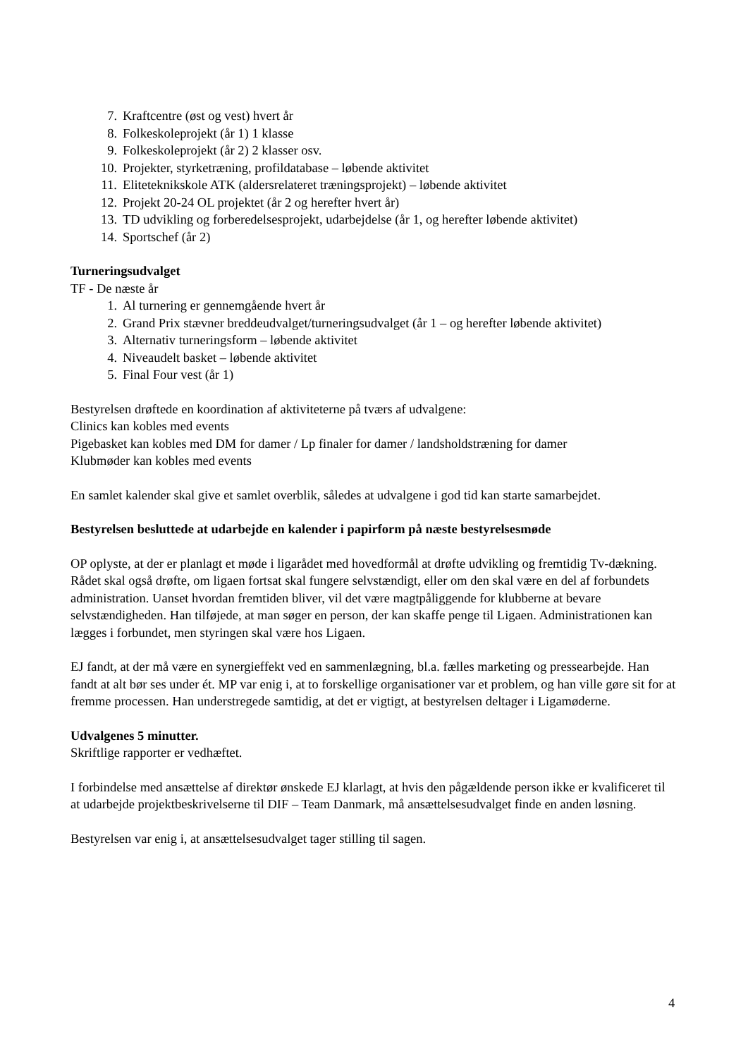7. Kraftcentre (øst og vest) hvert år
8. Folkeskoleprojekt (år 1) 1 klasse
9. Folkeskoleprojekt (år 2) 2 klasser osv.
10. Projekter, styrketræning, profildatabase – løbende aktivitet
11. Eliteteknikskole ATK (aldersrelateret træningsprojekt) – løbende aktivitet
12. Projekt 20-24 OL projektet (år 2 og herefter hvert år)
13. TD udvikling og forberedelsesprojekt, udarbejdelse (år 1, og herefter løbende aktivitet)
14. Sportschef (år 2)
Turneringsudvalget
TF - De næste år
1. Al turnering er gennemgående hvert år
2. Grand Prix stævner breddeudvalget/turneringsudvalget (år 1 – og herefter løbende aktivitet)
3. Alternativ turneringsform – løbende aktivitet
4. Niveaudelt basket – løbende aktivitet
5. Final Four vest (år 1)
Bestyrelsen drøftede en koordination af aktiviteterne på tværs af udvalgene:
Clinics kan kobles med events
Pigebasket kan kobles med DM for damer / Lp finaler for damer / landsholdstræning for damer
Klubmøder kan kobles med events
En samlet kalender skal give et samlet overblik, således at udvalgene i god tid kan starte samarbejdet.
Bestyrelsen besluttede at udarbejde en kalender i papirform på næste bestyrelsesmøde
OP oplyste, at der er planlagt et møde i ligarådet med hovedformål at drøfte udvikling og fremtidig Tv-dækning. Rådet skal også drøfte, om ligaen fortsat skal fungere selvstændigt, eller om den skal være en del af forbundets administration. Uanset hvordan fremtiden bliver, vil det være magtpåliggende for klubberne at bevare selvstændigheden. Han tilføjede, at man søger en person, der kan skaffe penge til Ligaen. Administrationen kan lægges i forbundet, men styringen skal være hos Ligaen.
EJ fandt, at der må være en synergieffekt ved en sammenlægning, bl.a. fælles marketing og pressearbejde. Han fandt at alt bør ses under ét. MP var enig i, at to forskellige organisationer var et problem, og han ville gøre sit for at fremme processen. Han understregede samtidig, at det er vigtigt, at bestyrelsen deltager i Ligamøderne.
Udvalgenes 5 minutter.
Skriftlige rapporter er vedhæftet.
I forbindelse med ansættelse af direktør ønskede EJ klarlagt, at hvis den pågældende person ikke er kvalificeret til at udarbejde projektbeskrivelserne til DIF – Team Danmark, må ansættelsesudvalget finde en anden løsning.
Bestyrelsen var enig i, at ansættelsesudvalget tager stilling til sagen.
4